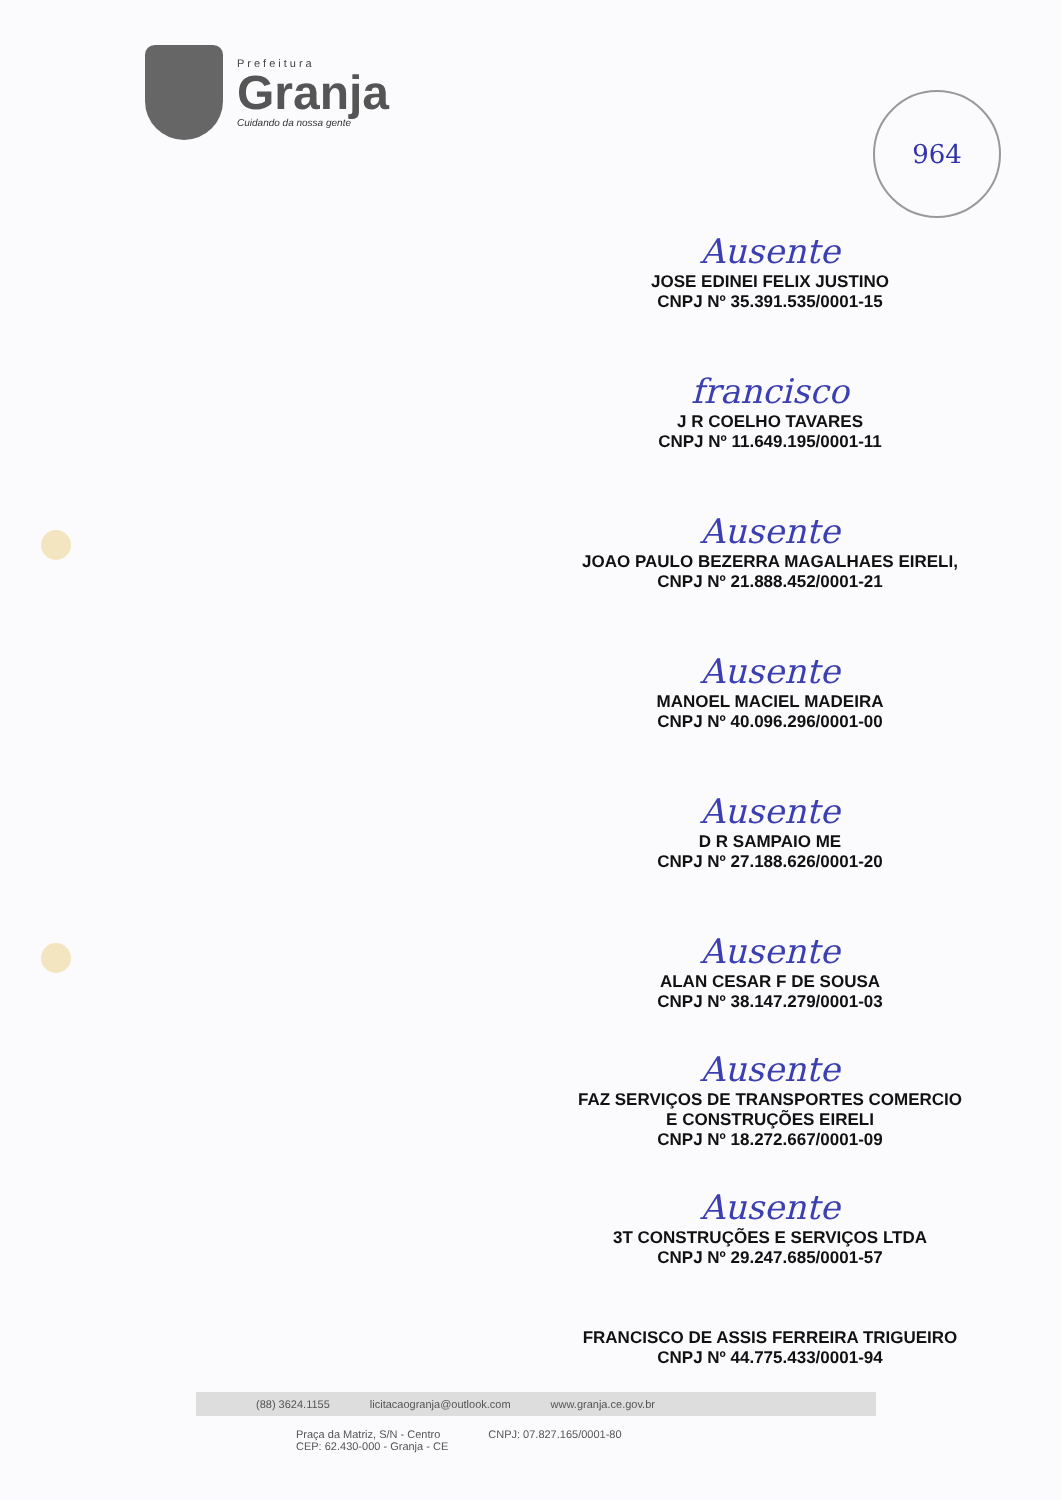Prefeitura
Granja
Cuidando da nossa gente
964
Ausente
JOSE EDINEI FELIX JUSTINO
CNPJ Nº 35.391.535/0001-15
francisco
J R COELHO TAVARES
CNPJ Nº 11.649.195/0001-11
Ausente
JOAO PAULO BEZERRA MAGALHAES EIRELI,
CNPJ Nº 21.888.452/0001-21
Ausente
MANOEL MACIEL MADEIRA
CNPJ Nº 40.096.296/0001-00
Ausente
D R SAMPAIO ME
CNPJ Nº 27.188.626/0001-20
Ausente
ALAN CESAR F DE SOUSA
CNPJ Nº 38.147.279/0001-03
Ausente
FAZ SERVIÇOS DE TRANSPORTES COMERCIO
E CONSTRUÇÕES EIRELI
CNPJ Nº 18.272.667/0001-09
Ausente
3T CONSTRUÇÕES E SERVIÇOS LTDA
CNPJ Nº 29.247.685/0001-57
FRANCISCO DE ASSIS FERREIRA TRIGUEIRO
CNPJ Nº 44.775.433/0001-94
(88) 3624.1155 licitacaogranja@outlook.com www.granja.ce.gov.br
Praça da Matriz, S/N - Centro
CEP: 62.430-000 - Granja - CE CNPJ: 07.827.165/0001-80